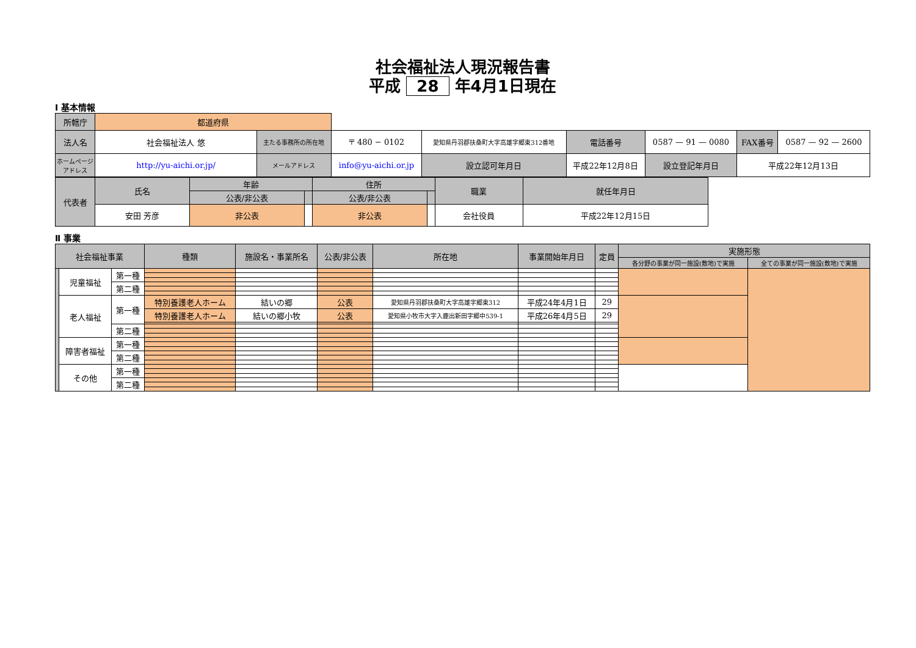社会福祉法人現況報告書
平成 28 年4月1日現在
Ⅰ 基本情報
| 所轄庁 | 都道府県 | | | | | | | | | |
| 法人名 | 社会福祉法人 悠 | 主たる事務所の所在地 | 〒 480 − 0102 | 愛知県丹羽郡扶桑町大字高雄字郷東312番地 | | 電話番号 | 0587 — 91 — 0080 | | FAX番号 | 0587 — 92 — 2600 |
| ホームページアドレス | http://yu-aichi.or.jp/ | メールアドレス | info@yu-aichi.or.jp | | 設立認可年月日 | 平成22年12月8日 | | 設立登記年月日 | 平成22年12月13日 | |
| 代表者 | 氏名 | 年齢 | | 住所 | | 職業 | 就任年月日 |
| | | 公表/非公表 | | 公表/非公表 | | | |
| | 安田 芳彦 | 非公表 | | 非公表 | | 会社役員 | 平成22年12月15日 |
Ⅱ 事業
| 社会福祉事業 | | | 種類 | 施設名・事業所名 | 公表/非公表 | 所在地 | 事業開始年月日 | 定員 | 実施形態 | |
| --- | --- | --- | --- | --- | --- | --- | --- | --- | --- | --- |
| | | | | | | | | | 各分野の事業が同一施設(敷地)で実施 | 全ての事業が同一施設(敷地)で実施 |
| | 児童福祉 | 第一種 | | | | | | | | |
| | | 第二種 | | | | | | | | |
| | 老人福祉 | 第一種 | 特別養護老人ホーム | 結いの郷 | 公表 | 愛知県丹羽郡扶桑町大字高雄字郷東312 | 平成24年4月1日 | 29 | | |
| | | | 特別養護老人ホーム | 結いの郷小牧 | 公表 | 愛知県小牧市大字入鹿出新田字郷中539-1 | 平成26年4月5日 | 29 | | |
| | | 第二種 | | | | | | | | |
| | 障害者福祉 | 第一種 | | | | | | | | |
| | | 第二種 | | | | | | | | |
| | その他 | 第一種 | | | | | | | | |
| | | 第二種 | | | | | | | | |